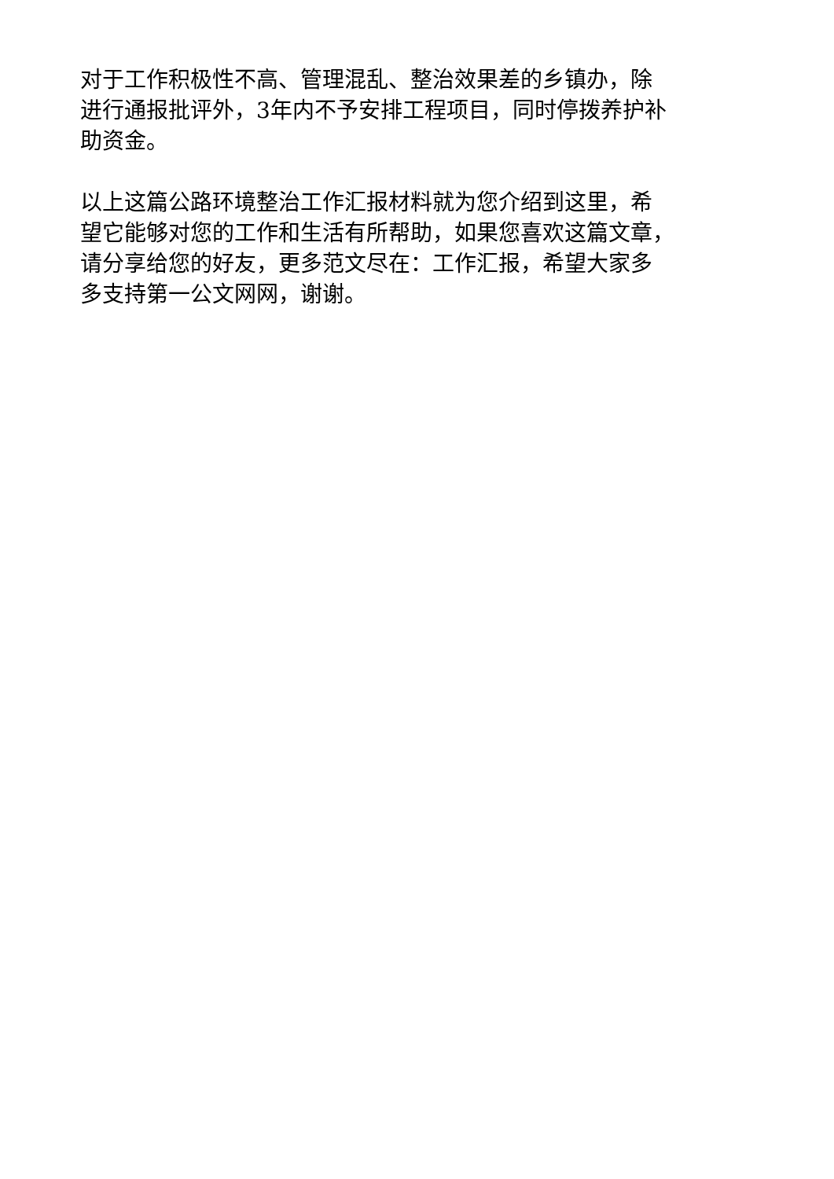对于工作积极性不高、管理混乱、整治效果差的乡镇办，除
进行通报批评外，3年内不予安排工程项目，同时停拨养护补
助资金。
以上这篇公路环境整治工作汇报材料就为您介绍到这里，希
望它能够对您的工作和生活有所帮助，如果您喜欢这篇文章，
请分享给您的好友，更多范文尽在：工作汇报，希望大家多
多支持第一公文网网，谢谢。